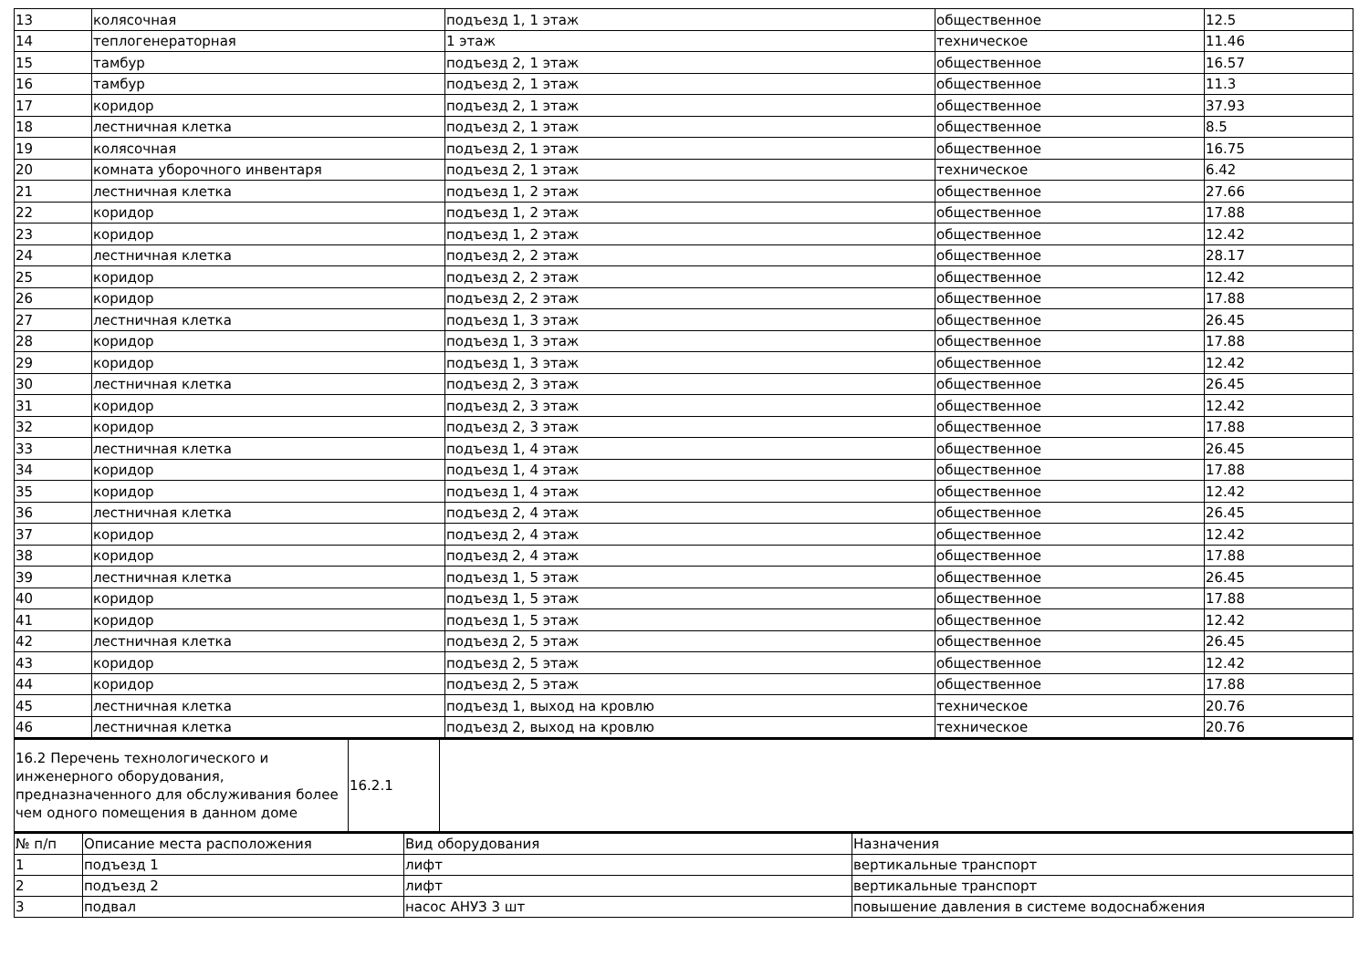| 13 | колясочная | подъезд 1, 1 этаж | общественное | 12.5 |
| 14 | теплогенераторная | 1 этаж | техническое | 11.46 |
| 15 | тамбур | подъезд 2, 1 этаж | общественное | 16.57 |
| 16 | тамбур | подъезд 2, 1 этаж | общественное | 11.3 |
| 17 | коридор | подъезд 2, 1 этаж | общественное | 37.93 |
| 18 | лестничная клетка | подъезд 2, 1 этаж | общественное | 8.5 |
| 19 | колясочная | подъезд 2, 1 этаж | общественное | 16.75 |
| 20 | комната уборочного инвентаря | подъезд 2, 1 этаж | техническое | 6.42 |
| 21 | лестничная клетка | подъезд 1, 2 этаж | общественное | 27.66 |
| 22 | коридор | подъезд 1, 2 этаж | общественное | 17.88 |
| 23 | коридор | подъезд 1, 2 этаж | общественное | 12.42 |
| 24 | лестничная клетка | подъезд 2, 2 этаж | общественное | 28.17 |
| 25 | коридор | подъезд 2, 2 этаж | общественное | 12.42 |
| 26 | коридор | подъезд 2, 2 этаж | общественное | 17.88 |
| 27 | лестничная клетка | подъезд 1, 3 этаж | общественное | 26.45 |
| 28 | коридор | подъезд 1, 3 этаж | общественное | 17.88 |
| 29 | коридор | подъезд 1, 3 этаж | общественное | 12.42 |
| 30 | лестничная клетка | подъезд 2, 3 этаж | общественное | 26.45 |
| 31 | коридор | подъезд 2, 3 этаж | общественное | 12.42 |
| 32 | коридор | подъезд 2, 3 этаж | общественное | 17.88 |
| 33 | лестничная клетка | подъезд 1, 4 этаж | общественное | 26.45 |
| 34 | коридор | подъезд 1, 4 этаж | общественное | 17.88 |
| 35 | коридор | подъезд 1, 4 этаж | общественное | 12.42 |
| 36 | лестничная клетка | подъезд 2, 4 этаж | общественное | 26.45 |
| 37 | коридор | подъезд 2, 4 этаж | общественное | 12.42 |
| 38 | коридор | подъезд 2, 4 этаж | общественное | 17.88 |
| 39 | лестничная клетка | подъезд 1, 5 этаж | общественное | 26.45 |
| 40 | коридор | подъезд 1, 5 этаж | общественное | 17.88 |
| 41 | коридор | подъезд 1, 5 этаж | общественное | 12.42 |
| 42 | лестничная клетка | подъезд 2, 5 этаж | общественное | 26.45 |
| 43 | коридор | подъезд 2, 5 этаж | общественное | 12.42 |
| 44 | коридор | подъезд 2, 5 этаж | общественное | 17.88 |
| 45 | лестничная клетка | подъезд 1, выход на кровлю | техническое | 20.76 |
| 46 | лестничная клетка | подъезд 2, выход на кровлю | техническое | 20.76 |
| 16.2 Перечень технологического и инженерного оборудования, предназначенного для обслуживания более чем одного помещения в данном доме | 16.2.1 | |
| № п/п | Описание места расположения | Вид оборудования | Назначения |
| --- | --- | --- | --- |
| 1 | подъезд 1 | лифт | вертикальные транспорт |
| 2 | подъезд 2 | лифт | вертикальные транспорт |
| 3 | подвал | насос АНУЗ 3 шт | повышение давления в системе водоснабжения |